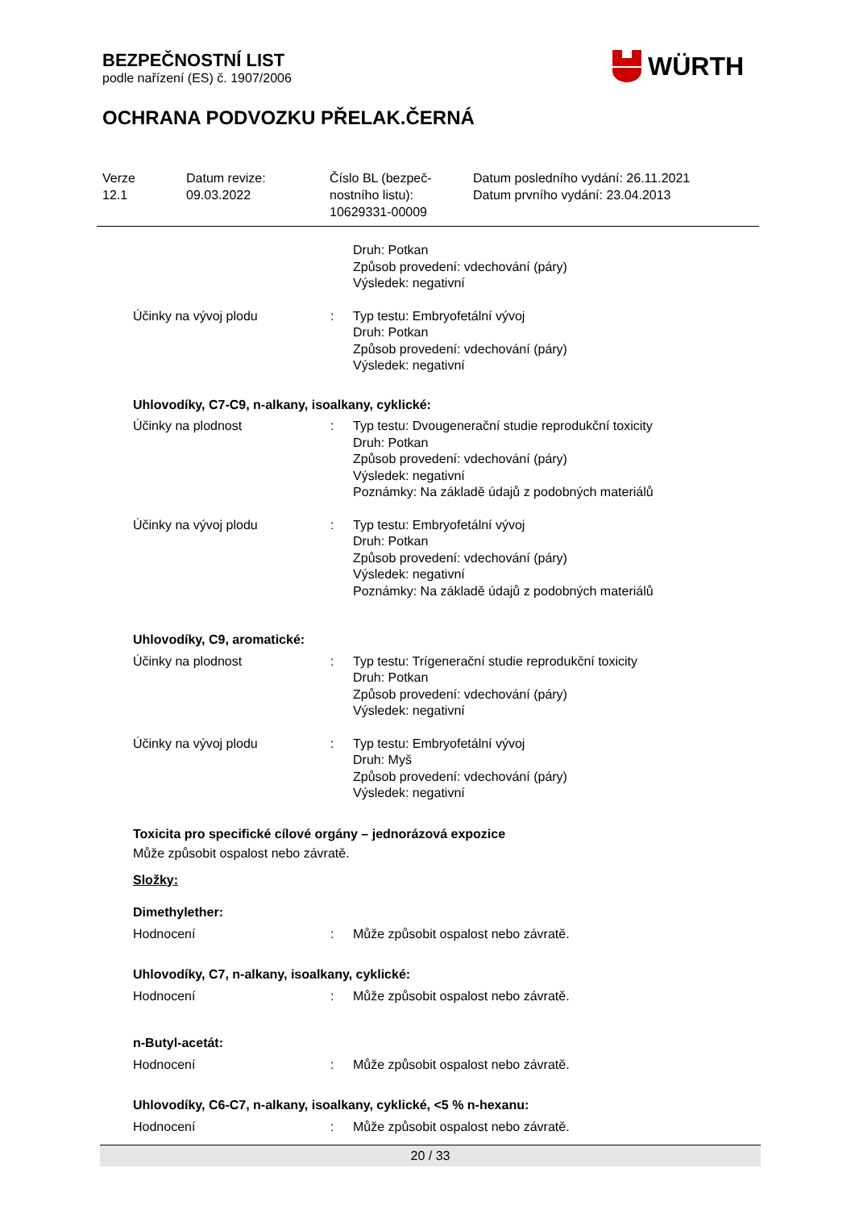BEZPEČNOSTNÍ LIST
podle nařízení (ES) č. 1907/2006
OCHRANA PODVOZKU PŘELAK.ČERNÁ
WÜRTH
| Verze 12.1 | Datum revize: 09.03.2022 | Číslo BL (bezpeč- nostního listu): 10629331-00009 | Datum posledního vydání: 26.11.2021 Datum prvního vydání: 23.04.2013 |
| | | Druh: Potkan Způsob provedení: vdechování (páry) Výsledek: negativní |
| Účinky na vývoj plodu | : | Typ testu: Embryofetální vývoj Druh: Potkan Způsob provedení: vdechování (páry) Výsledek: negativní |
Uhlovodíky, C7-C9, n-alkany, isoalkany, cyklické:
| Účinky na plodnost | : | Typ testu: Dvougenerační studie reprodukční toxicity Druh: Potkan Způsob provedení: vdechování (páry) Výsledek: negativní Poznámky: Na základě údajů z podobných materiálů |
| Účinky na vývoj plodu | : | Typ testu: Embryofetální vývoj Druh: Potkan Způsob provedení: vdechování (páry) Výsledek: negativní Poznámky: Na základě údajů z podobných materiálů |
Uhlovodíky, C9, aromatické:
| Účinky na plodnost | : | Typ testu: Trígenerační studie reprodukční toxicity Druh: Potkan Způsob provedení: vdechování (páry) Výsledek: negativní |
| Účinky na vývoj plodu | : | Typ testu: Embryofetální vývoj Druh: Myš Způsob provedení: vdechování (páry) Výsledek: negativní |
Toxicita pro specifické cílové orgány – jednorázová expozice
Může způsobit ospalost nebo závratě.
Složky:
Dimethylether:
| Hodnocení | : | Může způsobit ospalost nebo závratě. |
Uhlovodíky, C7, n-alkany, isoalkany, cyklické:
| Hodnocení | : | Může způsobit ospalost nebo závratě. |
n-Butyl-acetát:
| Hodnocení | : | Může způsobit ospalost nebo závratě. |
Uhlovodíky, C6-C7, n-alkany, isoalkany, cyklické, <5 % n-hexanu:
| Hodnocení | : | Může způsobit ospalost nebo závratě. |
20 / 33